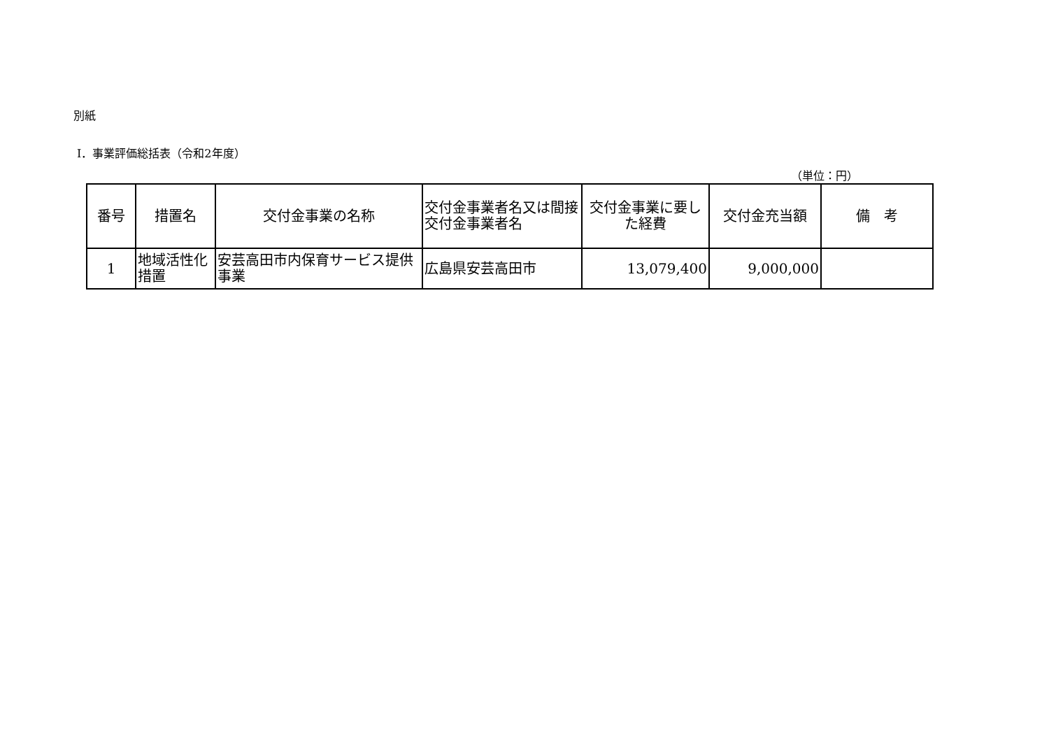別紙
Ⅰ．事業評価総括表（令和2年度）
（単位：円）
| 番号 | 措置名 | 交付金事業の名称 | 交付金事業者名又は間接交付金事業者名 | 交付金事業に要した経費 | 交付金充当額 | 備 考 |
| --- | --- | --- | --- | --- | --- | --- |
| 1 | 地域活性化措置 | 安芸高田市内保育サービス提供事業 | 広島県安芸高田市 | 13,079,400 | 9,000,000 | |